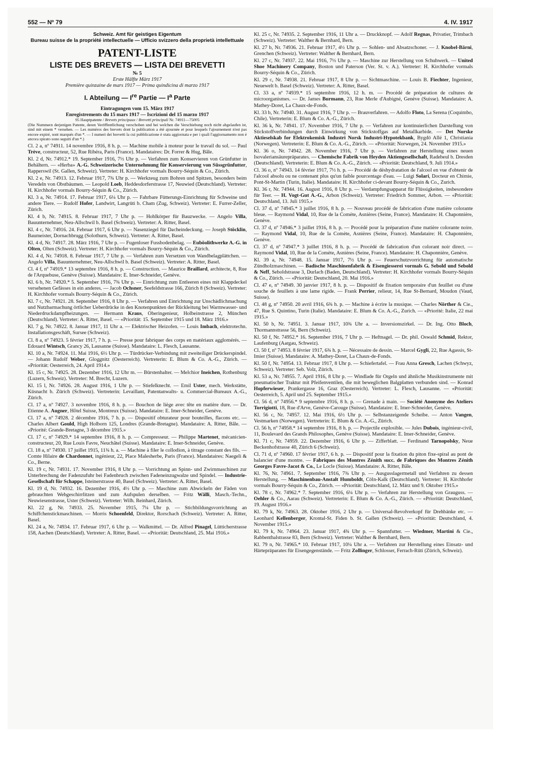552 — Nº 79 4. IV. 1917
Schweiz. Amt für geistiges Eigentum
Bureau suisse de la propriété intellectuelle — Ufficio svizzero della proprietà intellettuale
PATENT-LISTE
LISTE DES BREVETS — LISTA DEI BREVETTI
№ 5
Erste Hälfte März 1917
Première quinzaine de mars 1917 — Prima quindicina di marzo 1917
I. Abteilung — I<sup>re</sup> Partie — I<sup>a</sup> Parte
Eintragungen vom 15. März 1917
Enregistrements du 15 mars 1917 — Iscrizioni del 15 marzo 1917
95 Hauptpatente / Brevets principaux / Brevetti principali Nr. 74911—75005
(Die Nummern derjenigen Patente, deren Veröffentlichung verschoben und bei welchen die Verschiebung noch nicht abgelaufen ist, sind mit einem * versehen. — Les numéros des brevets dont la publication a été ajournée et pour lesquels l'ajournement n'est pas encore expiré, sont marqués d'un *. — I numeri dei brevetti la cui pubblicazione è stata aggiornata e per i quali l'aggiornamento non è ancora spirato sono seguiti d'un *.)
Cl. 2 a, nº 74911. 14 novembre 1916, 8 h. p. — Machine mobile à moteur pour le travail du sol. — Paul Trève, constructeur, 52, Rue Ribéra, Paris (France). Mandataires: Dr. Forrer & Hug, Bâle.
Kl. 2 d, Nr. 74912.* 19. September 1916, 7½ Uhr p. — Verfahren zum Konservieren von Grünfutter in Behältern. — «Herba» A.-G. Schweizerische Unternehmung für Konservierung von Süssgrünfutter, Rapperswil (St. Gallen, Schweiz). Vertreter: H. Kirchhofer vormals Bourry-Séquin & Co., Zürich.
Kl. 2 e, Nr. 74913. 12. Februar 1917, 7¾ Uhr p. — Werkzeug zum Bohren und Spitzen, besonders beim Veredeln von Obstbäumen. — Leopold Loeb, Heddesdorferstrasse 17, Neuwied (Deutschland). Vertreter: H. Kirchhofer vormals Bourry-Séquin & Co., Zürich.
Kl. 3 a, Nr. 74914. 17. Februar 1917, 6¼ Uhr p. — Fahrbare Fütterungs-Einrichtung für Schweine und andere Tiere. — Rudolf Hofer, Landwirt, Langrüti b. Cham (Zug, Schweiz). Vertreter: E. Furrer-Zeller, Zürich.
Kl. 4 b, Nr. 74915. 8. Februar 1917, 7 Uhr p. — Hohlkörper für Bauzwecke. — Angelo Villa, Bauunternehmer, Neu-Allschwil b. Basel (Schweiz). Vertreter: A. Ritter, Basel.
Kl. 4 c, Nr. 74916. 24. Februar 1917, 6 Uhr p. — Nasenziegel für Dacheindeckung. — Joseph Stöcklin, Baumeister, Dornachbrugg (Solothurn, Schweiz). Vertreter: A. Ritter, Basel.
Kl. 4 d, Nr. 74917. 28. März 1916, 7 Uhr p. — Fugenloser Fussbodenbelag. — Euböolithwerke A.-G. in Olten, Olten (Schweiz). Vertreter: H. Kirchhofer vormals Bourry-Séquin & Co., Zürich.
Kl. 4 d, Nr. 74918. 8. Februar 1917, 7 Uhr p. — Verfahren zum Versetzen von Wandbelagplättchen. — Angelo Villa, Bauunternehmer, Neu-Allschwil b. Basel (Schweiz). Vertreter: A. Ritter, Basel.
Cl. 4 f, nº 74919.* 13 septembre 1916, 8 h. p. — Construction. — Maurice Braillard, architecte, 8, Rue de l'Arquebuse, Genève (Suisse). Mandataire: E. Imer-Schneider, Genève.
Kl. 6 b, Nr. 74920.* 5. September 1916, 7¾ Uhr p. — Einrichtung zum Entleeren eines mit Klappdeckel versehenen Gefässes in ein anderes. — Jacob Ochsner, Seefeldstrasse 166, Zürich 8 (Schweiz). Vertreter: H. Kirchhofer vormals Bourry-Séquin & Co., Zürich.
Kl. 7 c, Nr. 74921. 28. September 1916, 8 Uhr p. — Verfahren und Einrichtung zur Unschädlichmachung und Nutzbarmachung örtlicher Ueberdrücke in den Knotenpunkten der Rückleitung bei Warmwasser- und Niederdruckdampfheizungen. — Hermann Kraus, Oberingenieur, Holbeinstrasse 2, München (Deutschland). Vertreter: A. Ritter, Basel. — «Priorität: 15. September 1915 und 18. März 1916.»
Kl. 7 g, Nr. 74922. 8. Januar 1917, 11 Uhr a. — Elektrischer Heizofen. — Louis Imbach, elektrotechn. Installationsgeschäft, Sursee (Schweiz).
Cl. 8 a, nº 74923. 5 février 1917, 7 h. p. — Presse pour fabriquer des corps en matériaux agglomérés. — Edouard Wintsch, Grancy 26, Lausanne (Suisse). Mandataire: L. Flesch, Lausanne.
Kl. 10 a, Nr. 74924. 11. Mai 1916, 6½ Uhr p. — Türdrücker-Verbindung mit zweiteiliger Drückerspindel. — Johann Rudolf Weber, Gloggnitz (Oesterreich). Vertreterin: E. Blum & Co. A.-G., Zürich. — «Priorität: Oesterreich, 24. April 1914.»
Kl. 15 c, Nr. 74925. 28. Dezember 1916, 12 Uhr m. — Bürstenhalter. — Melchior Ineichen, Rothenburg (Luzern, Schweiz). Vertreter: M. Brecht, Luzern.
Kl. 15 l, Nr. 74926. 28. August 1916, 1 Uhr p. — Stiefelknecht. — Emil Uster, mech. Werkstätte, Küsnacht b. Zürich (Schweiz). Vertreterin: Levaillant, Patentanwalts- u. Commercial-Bureaux A.-G., Zürich.
Cl. 17 a, nº 74927. 3 novembre 1916, 8 h. p. — Bouchon de liège avec tête en matière dure. — Dr. Etienne A. Augner, Hôtel Suisse, Montreux (Suisse). Mandataire: E. Imer-Schneider, Genève.
Cl. 17 a, nº 74928. 2 décembre 1916, 7 h. p. — Dispositif obturateur pour bouteilles, flacons etc. — Charles Albert Gould, High Holborn 125, Londres (Grande-Bretagne). Mandataire: A. Ritter, Bâle. — «Priorité: Grande-Bretagne, 3 décembre 1915.»
Cl. 17 c, nº 74929.* 14 septembre 1916, 8 h. p. — Compresseur. — Philippe Martenet, mécanicien-constructeur, 20, Rue Louis Favre, Neuchâtel (Suisse). Mandataire: E. Imer-Schneider, Genève.
Cl. 18 a, nº 74930. 17 juillet 1915, 11¾ h. a. — Machine à filer le collodion, à titrage constant des fils. — Comte Hilaire de Chardonnet, ingénieur, 22, Place Malesherbe, Paris (France). Mandataires: Naegeli & Co., Berne.
Kl. 19 c, Nr. 74931. 17. November 1916, 8 Uhr p. — Vorrichtung an Spinn- und Zwirnmaschinen zur Unterbrechung der Fadenzufuhr bei Fadenbruch zwischen Fadeneinzugwalze und Spindel. — Industrie-Gesellschaft für Schappe, Isteinerstrasse 40, Basel (Schweiz). Vertreter: A. Ritter, Basel.
Kl. 19 d, Nr. 74932. 16. Dezember 1916, 4½ Uhr p. — Maschine zum Abwickeln der Fäden von gebrauchten Webgeschirrlitzen und zum Aufspulen derselben. — Fritz Wälli, Masch.-Techn., Neuwiesenstrasse, Uster (Schweiz). Vertreter: Wilh. Reinhard, Zürich.
Kl. 22 g, Nr. 74933. 25. November 1915, 7¼ Uhr p. — Stichbildungsvorrichtung an Schiffchenstickmaschinen. — Morris Schoenfeld, Direktor, Rorschach (Schweiz). Vertreter: A. Ritter, Basel.
Kl. 24 a, Nr. 74934. 17. Februar 1917, 6 Uhr p. — Walkmittel. — Dr. Alfred Pinagel, Lütticherstrasse 158, Aachen (Deutschland). Vertreter: A. Ritter, Basel. — «Priorität: Deutschland, 25. Mai 1916.»
Kl. 25 c, Nr. 74935. 2. September 1916, 11 Uhr a. — Druckknopf. — Adolf Regnas, Privatier, Trimbach (Schweiz). Vertreter: Walther & Bernhard, Bern.
Kl. 27 b, Nr. 74936. 21. Februar 1917, 4½ Uhr p. — Sohlen- und Absatzschoner. — J. Knobel-Bärni, Grenchen (Schweiz). Vertreter: Walther & Bernhard, Bern.
Kl. 27 c, Nr. 74937. 22. Mai 1916, 7½ Uhr p. — Maschine zur Herstellung von Schuhwerk. — United Shoe Machinery Company, Boston und Paterson (Ver. St. v. A.). Vertreter: H. Kirchhofer vormals Bourry-Séquin & Co., Zürich.
Kl. 29 c, Nr. 74938. 21. Februar 1917, 8 Uhr p. — Sichtmaschine. — Louis B. Fiechter, Ingenieur, Neuewelt b. Basel (Schweiz). Vertreter: A. Ritter, Basel.
Cl. 33 a, nº 74939.* 15 septembre 1916, 12 h. m. — Procédé de préparation de cultures de microorganismes. — Dr. James Burmann, 23, Rue Merle d'Aubigné, Genève (Suisse). Mandataire: A. Mathey-Doret, La Chaux-de-Fonds.
Kl. 33 b, Nr. 74940. 31. August 1916, 7 Uhr p. — Brauverfahren. — Adolfo Floto, La Serena (Coquimbo, Chile). Vertreterin: E. Blum & Co. A.-G., Zürich.
Kl. 36 k, Nr. 74941. 17. November 1916, 7 Uhr p. — Verfahren zur kontinuierlichen Darstellung von Stickstoffverbindungen durch Einwirkung von Stickstoffgas auf Metallkarbide. — Det Norske Aktieselskab for Elektrokemisk Industri Norsk Industri-Hypotekbank, Bygdö Allé 1, Christiania (Norwegen). Vertreterin: E. Blum & Co. A.-G., Zürich. — «Priorität: Norwegen, 24. November 1915.»
Kl. 36 o, Nr. 74942. 28. November 1916, 7 Uhr p. — Verfahren zur Herstellung eines neuen Isovaleriansäurepräparates. — Chemische Fabrik von Heyden Aktiengesellschaft, Radebeul b. Dresden (Deutschland). Vertreterin: E. Blum & Co. A.-G., Zürich. — «Priorität: Deutschland, 9. Juli 1914.»
Cl. 36 o, nº 74943. 14 février 1917, 7½ h. p. — Procédé de déshydratation de l'alcool en vue d'obtenir de l'alcool absolu ou ne contenant plus qu'un faible pourcentage d'eau. — Luigi Solari, Docteur en Chimie, Pont-St-Martin (Turin, Italie). Mandataire: H. Kirchhofer ci-devant Bourry-Séquin & Co., Zurich.
Kl. 36 r, Nr. 74944. 16. August 1916, 8 Uhr p. — Verdampfungsapparat für Flüssigkeiten, insbesondere für Teer. — H. Vogt-Gut A.-G., Arbon (Schweiz). Vertreter: Friedrich Sommer, Arbon. — «Priorität: Deutschland, 13. Juli 1915.»
Cl. 37 d, nº 74945.* 3 juillet 1916, 8 h. p. — Nouveau procédé de fabrication d'une matière colorante bleue. — Raymond Vidal, 10, Rue de la Comète, Asnières (Seine, France). Mandataire: H. Chaponnière, Genève.
Cl. 37 d, nº 74946.* 3 juillet 1916, 8 h. p. — Procédé pour la préparation d'une matière colorante noire. — Raymond Vidal, 10, Rue de la Comète, Asnières (Seine, France). Mandataire: H. Chaponnière, Genève.
Cl. 37 d, nº 74947.* 3 juillet 1916, 8 h. p. — Procédé de fabrication d'un colorant noir direct. — Raymond Vidal, 10, Rue de la Comète, Asnières (Seine, France). Mandataire: H. Chaponnière, Genève.
Kl. 39 a, Nr. 74948. 15. Januar 1917, 7½ Uhr p. — Feuerschutzvorrichtung für automatische Zündholzmaschinen. — Badische Maschinenfabrik & Eisengiesserei vormals G. Sebold und Sebold & Neff, Seboldstrasse 3, Durlach (Baden, Deutschland). Vertreter: H. Kirchhofer vormals Bourry-Séquin & Co., Zürich. — «Priorität: Deutschland, 20. Mai 1916.»
Cl. 47 e, nº 74949. 30 janvier 1917, 8 h. p. — Dispositif de fixation temporaire d'un feuillet ou d'une souche de feuillets à une lame rigide. — Frank Perrier, relieur, 14, Rue St-Bernard, Moudon (Vaud, Suisse).
Cl. 48 g, nº 74950. 20 avril 1916, 6¾ h. p. — Machine à écrire la musique. — Charles Nörther & Cie., 47, Rue S. Quintino, Turin (Italie). Mandataire: E. Blum & Co. A.-G., Zurich. — «Priorité: Italie, 22 mai 1915.»
Kl. 50 b, Nr. 74951. 3. Januar 1917, 10¾ Uhr a. — Inversionszirkel. — Dr. Ing. Otto Bloch, Thormannstrasse 56, Bern (Schweiz).
Kl. 50 f, Nr. 74952.* 16. September 1916, 7 Uhr p. — Heftnagel. — Dr. phil. Oswald Schmid, Rektor, Laufenburg (Aargau, Schweiz).
Cl. 50 f, nº 74953. 8 février 1917, 6¾ h. p. — Nécessaire de dessin. — Marcel Gygli, 22, Rue Agassis, St-Imier (Suisse). Mandataire: A. Mathey-Doret, La Chaux-de-Fonds.
Kl. 50 f, Nr. 74954. 13. Februar 1917, 8 Uhr p. — Schiefertafel. — Frau Anna Gresch, Lachen (Schwyz, Schweiz). Vertreter: Seb. Volz, Zürich.
Kl. 53 a, Nr. 74955. 7. April 1916, 8 Uhr p. — Windlade für Orgeln und ähnliche Musikinstrumente mit pneumatischer Traktur mit Pfeifenventilen, die mit beweglichen Balgplatten verbunden sind. — Konrad Hopferwieser, Prankergasse 16, Graz (Oesterreich). Vertreter: L. Flesch, Lausanne. — «Priorität: Oesterreich, 5. April und 25. September 1915.»
Cl. 56 d, nº 74956.* 9 septembre 1916, 8 h. p. — Grenade à main. — Société Anonyme des Ateliers Torrigiotti, 18, Rue d'Arve, Genève-Carouge (Suisse). Mandataire: E. Imer-Schneider, Genève.
Kl. 56 c, Nr. 74957. 12. Mai 1916, 6½ Uhr p. — Selbstanzeigende Scheibe. — Anton Vangen, Vestmarken (Norwegen). Vertreterin: E. Blum & Co. A.-G., Zürich.
Cl. 56 h, nº 74958.* 14 septembre 1916, 8 h. p. — Projectile explosible. — Jules Dubois, ingénieur-civil, 11, Boulevard des Grands Philosophes, Genève (Suisse). Mandataire: E. Imer-Schneider, Genève.
Kl. 71 c, Nr. 74959. 22. Dezember 1916, 6 Uhr p. — Zifferblatt. — Ferdinand Tarnopolsky, Neue Beckenhofstrasse 40, Zürich 6 (Schweiz).
Cl. 71 d, nº 74960. 17 février 1917, 6 h. p. — Dispositif pour la fixation du piton fixe-spiral au pont de balancier d'une montre. — Fabriques des Montres Zénith succ. de Fabriques des Montres Zénith Georges Favre-Jacot & Co., Le Locle (Suisse). Mandataire: A. Ritter, Bâle.
Kl. 76, Nr. 74961. 7. September 1916, 7¾ Uhr p. — Ausgusslagermetall und Verfahren zu dessen Herstellung. — Maschinenbau-Anstalt Humboldt, Cöln-Kalk (Deutschland). Vertreter: H. Kirchhofer vormals Bourry-Séquin & Co., Zürich. — «Priorität: Deutschland, 12. März und 9. Oktober 1915.»
Kl. 78 c, Nr. 74962.* 7. September 1916, 6¼ Uhr p. — Verfahren zur Herstellung von Grauguss. — Oehler & Co., Aarau (Schweiz). Vertreterin: E. Blum & Co. A.-G., Zürich. — «Priorität: Deutschland, 19. August 1916.»
Kl. 79 k, Nr. 74963. 28. Oktober 1916, 2 Uhr p. — Universal-Revolverkopf für Drehbänke etc. — Leonhard Kellenberger, Krontal-St. Fiden b. St. Gallen (Schweiz). — «Priorität: Deutschland, 4. November 1915.»
Kl. 79 k, Nr. 74964. 23. Januar 1917, 4¾ Uhr p. — Spannfutter. — Wiedmer, Martini & Cie., Rabbenthalstrasse 83, Bern (Schweiz). Vertreter: Walther & Bernhard, Bern.
Kl. 79 n, Nr. 74965.* 10. Februar 1917, 10¼ Uhr a. — Verfahren zur Herstellung eines Einsatz- und Härtepräparates für Eisengegenstände. — Fritz Zollinger, Schlosser, Ferrach-Rüti (Zürich, Schweiz).